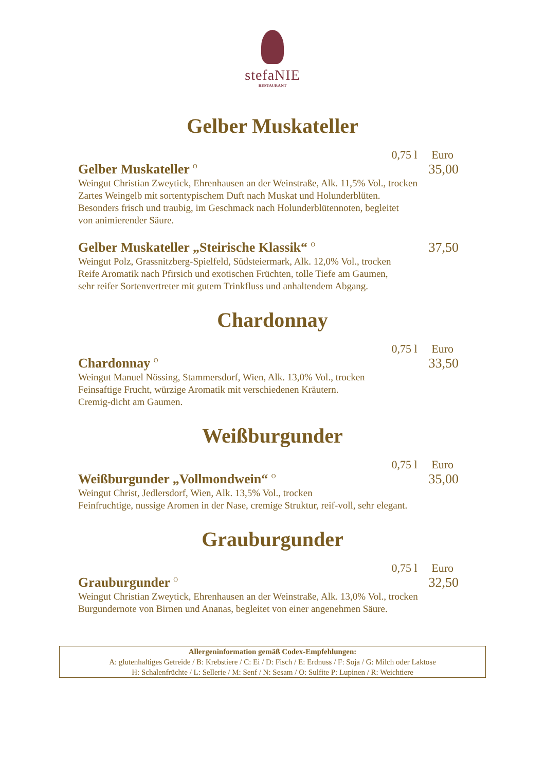stefaNIE
RESTAURANT
Gelber Muskateller
0,75 l Euro
Gelber Muskateller <sup>O</sup> 35,00
Weingut Christian Zweytick, Ehrenhausen an der Weinstraße, Alk. 11,5% Vol., trocken
Zartes Weingelb mit sortentypischem Duft nach Muskat und Holunderblüten.
Besonders frisch und traubig, im Geschmack nach Holunderblütennoten, begleitet
von animierender Säure.
Gelber Muskateller „Steirische Klassik“ <sup>O</sup> 37,50
Weingut Polz, Grassnitzberg-Spielfeld, Südsteiermark, Alk. 12,0% Vol., trocken
Reife Aromatik nach Pfirsich und exotischen Früchten, tolle Tiefe am Gaumen,
sehr reifer Sortenvertreter mit gutem Trinkfluss und anhaltendem Abgang.
Chardonnay
0,75 l Euro
Chardonnay <sup>O</sup> 33,50
Weingut Manuel Nössing, Stammersdorf, Wien, Alk. 13,0% Vol., trocken
Feinsaftige Frucht, würzige Aromatik mit verschiedenen Kräutern.
Cremig-dicht am Gaumen.
Weißburgunder
0,75 l Euro
Weißburgunder „Vollmondwein“ <sup>O</sup> 35,00
Weingut Christ, Jedlersdorf, Wien, Alk. 13,5% Vol., trocken
Feinfruchtige, nussige Aromen in der Nase, cremige Struktur, reif-voll, sehr elegant.
Grauburgunder
0,75 l Euro
Grauburgunder <sup>O</sup> 32,50
Weingut Christian Zweytick, Ehrenhausen an der Weinstraße, Alk. 13,0% Vol., trocken
Burgundernote von Birnen und Ananas, begleitet von einer angenehmen Säure.
Allergeninformation gemäß Codex-Empfehlungen:
A: glutenhaltiges Getreide / B: Krebstiere / C: Ei / D: Fisch / E: Erdnuss / F: Soja / G: Milch oder Laktose
H: Schalenfrüchte / L: Sellerie / M: Senf / N: Sesam / O: Sulfite P: Lupinen / R: Weichtiere